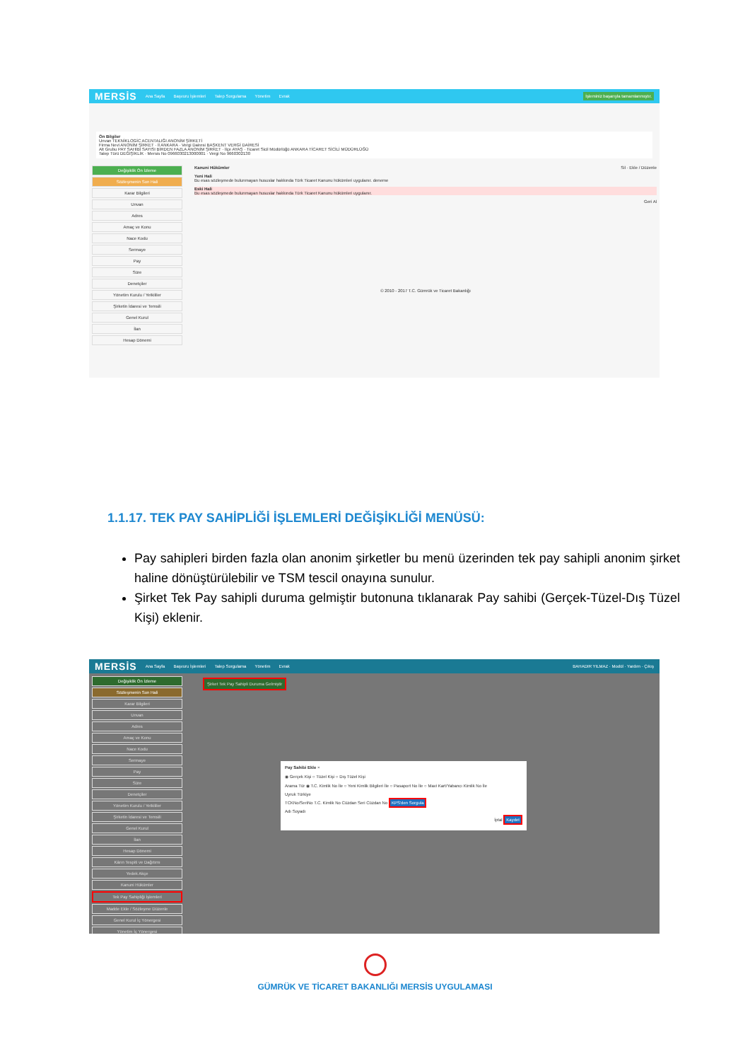MERSİS Ana Sayfa Başvuru İşlemleri Talep Sorgulama Yönetim Evrak İşleminiz başarıyla tamamlanmıştır.
Ön Bilgiler
Unvan TEKNİKLOGİC ACENTALIĞI ANONİM ŞİRKETİ
Firma Nevi ANONİM ŞİRKET · İl ANKARA · Vergi Dairesi BAŞKENT VERGİ DAİRESİ
Alt Grubu PAY SAHİBİ SAYISI BİRDEN FAZLA ANONİM ŞİRKET · İlçe AYAŞ · Ticaret Sicil Müdürlüğü ANKARA TİCARET SİCİLİ MÜDÜRLÜĞÜ
Talep Türü DEĞİŞİKLİK · Mersis No 0966030213000001 · Vergi No 9660302130
Değişiklik Ön İzleme
Sözleşmenin Son Hali
Karar Bilgileri
Unvan
Adres
Amaç ve Konu
Nace Kodu
Sermaye
Pay
Süre
Denetçiler
Yönetim Kurulu / Yetkililer
Şirketin İdaresi ve Temsili
Genel Kurul
İlan
Hesap Dönemi
Kanuni Hükümler Sil · Ekle / Düzenle
Yeni Hali
Bu esas sözleşmede bulunmayan hususlar hakkında Türk Ticaret Kanunu hükümleri uygulanır. deneme
Eski Hali
Bu esas sözleşmede bulunmayan hususlar hakkında Türk Ticaret Kanunu hükümleri uygulanır.
Geri Al
© 2010 - 2017 T.C. Gümrük ve Ticaret Bakanlığı
1.1.17. TEK PAY SAHİPLİĞİ İŞLEMLERİ DEĞİŞİKLİĞİ MENÜSÜ:
Pay sahipleri birden fazla olan anonim şirketler bu menü üzerinden tek pay sahipli anonim şirket haline dönüştürülebilir ve TSM tescil onayına sunulur.
Şirket Tek Pay sahipli duruma gelmiştir butonuna tıklanarak Pay sahibi (Gerçek-Tüzel-Dış Tüzel Kişi) eklenir.
MERSİS Ana Sayfa Başvuru İşlemleri Talep Sorgulama Yönetim Evrak BAHADIR YILMAZ · Modül · Yardım · Çıkış
Değişiklik Ön İzleme
Sözleşmenin Son Hali
Karar Bilgileri
Unvan
Adres
Amaç ve Konu
Nace Kodu
Sermaye
Pay
Süre
Denetçiler
Yönetim Kurulu / Yetkililer
Şirketin İdaresi ve Temsili
Genel Kurul
İlan
Hesap Dönemi
Kârın Tespiti ve Dağıtımı
Yedek Akçe
Kanuni Hükümler
Tek Pay Sahipliği İşlemleri
Madde Ekle / Sözleşme Düzenle
Genel Kurul İç Yönergesi
Yönetim İç Yönergesi
Şirket Tek Pay Sahipli Duruma Gelmiştir
Pay Sahibi Ekle ×
◉ Gerçek Kişi ○ Tüzel Kişi ○ Dış Tüzel Kişi
Arama Tür ◉ T.C. Kimlik No İle ○ Yeni Kimlik Bilgileri İle ○ Pasaport No İle ○ Mavi Kart/Yabancı Kimlik No İle
Uyruk Türkiye
TCKNo/SeriNo T.C. Kimlik No Cüzdan Seri Cüzdan No KPS'den Sorgula
Adı Soyadı
İptal Kaydet
GÜMRÜK VE TİCARET BAKANLIĞI MERSİS UYGULAMASI